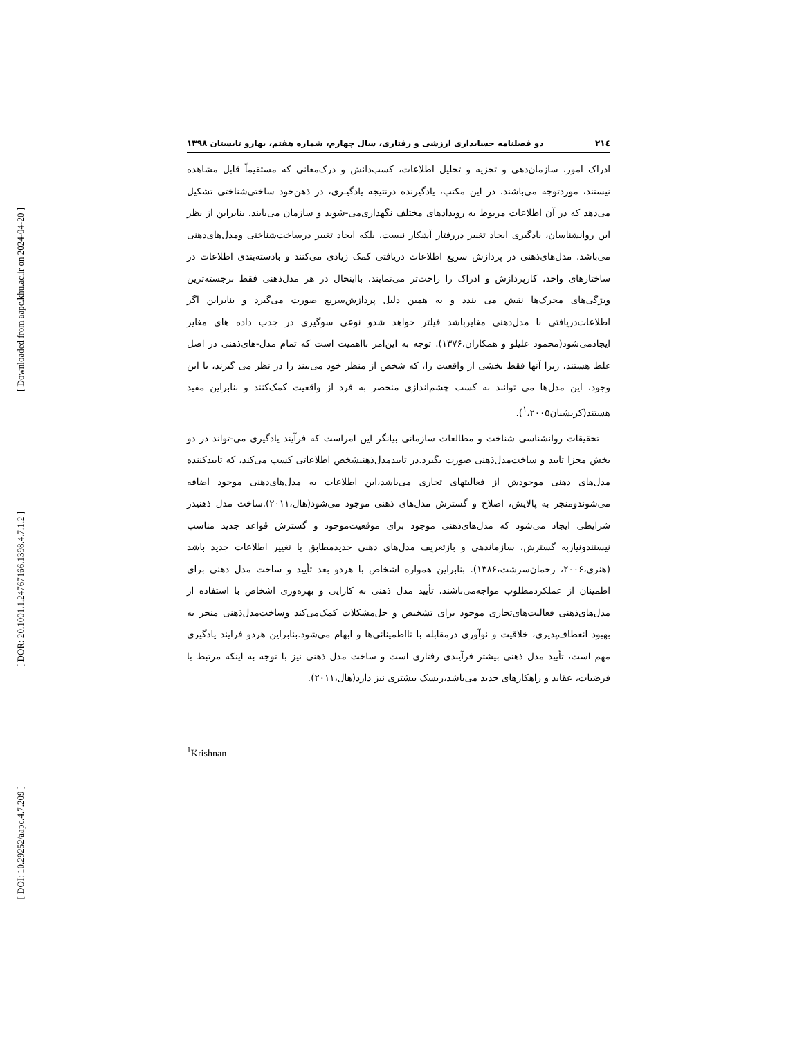[ Downloaded from aapc.khu.ac.ir on 2024-04-20 ]
[ DOR: 20.1001.1.24767166.1398.4.7.1.2 ]
[ DOI: 10.29252/aapc.4.7.209 ]
۲۱٤ دو فصلنامه حسابداری ارزشی و رفتاری، سال چهارم، شماره هفتم، بهارو تابستان ۱۳۹۸
ادراک امور، سازمان‌دهی و تجزیه و تحلیل اطلاعات، کسب‌دانش و درک‌معانی که مستقیماً قابل مشاهده نیستند، موردتوجه می‌باشند. در این مکتب، یادگیرنده درنتیجه یادگیـری، در ذهن‌خود ساختی‌شناختی تشکیل می‌دهد که در آن اطلاعات مربوط به رویدادهای مختلف نگهداری‌می‌-شوند و سازمان می‌یابند. بنابراین از نظر این روانشناسان، یادگیری ایجاد تغییر دررفتار آشکار نیست، بلکه ایجاد تغییر درساخت‌شناختی ومدل‌های‌ذهنی می‌باشد. مدل‌های‌ذهنی در پردازش سریع اطلاعات دریافتی کمک زیادی می‌کنند و بادسته‌بندی اطلاعات در ساختارهای واحد، کارپردازش و ادراک را راحت‌تر می‌نمایند، بااینحال در هر مدل‌ذهنی فقط برجسته‌ترین ویژگی‌های محرک‌ها نقش می بندد و به همین دلیل پردازش‌سریع صورت می‌گیرد و بنابراین اگر اطلاعات‌دریافتی با مدل‌ذهنی مغایرباشد فیلتر خواهد شدو نوعی سوگیری در جذب داده های مغایر ایجادمی‌شود(محمود علیلو و همکاران،۱۳۷۶). توجه به این‌امر بااهمیت است که تمام مدل-های‌ذهنی در اصل غلط هستند، زیرا آنها فقط بخشی از واقعیت را، که شخص از منظر خود می‌بیند را در نظر می گیرند، با این وجود، این مدل‌ها می توانند به کسب چشم‌اندازی منحصر به فرد از واقعیت کمک‌کنند و بنابراین مفید هستند(کریشنان<sup>۱</sup>،۲۰۰۵).
تحقیقات روانشناسی شناخت و مطالعات سازمانی بیانگر این امراست که فرآیند یادگیری می-تواند در دو بخش مجزا تایید و ساخت‌مدل‌ذهنی صورت بگیرد.در تاییدمدل‌ذهنیشخص اطلاعاتی کسب می‌کند، که تاییدکننده مدل‌های ذهنی موجودش از فعالیتهای تجاری می‌باشد،این اطلاعات به مدل‌های‌ذهنی موجود اضافه می‌شوندومنجر به پالایش، اصلاح و گسترش مدل‌های ذهنی موجود می‌شود(هال،۲۰۱۱).ساخت مدل ذهنیدر شرایطی ایجاد می‌شود که مدل‌های‌ذهنی موجود برای موقعیت‌موجود و گسترش قواعد جدید مناسب نیستندونیازبه گسترش، سازماندهی و بازتعریف مدل‌های ذهنی جدیدمطابق با تغییر اطلاعات جدید باشد (هنری،۲۰۰۶، رحمان‌سرشت،۱۳۸۶). بنابراین همواره اشخاص با هردو بعد تأیید و ساخت مدل ذهنی برای اطمینان از عملکردمطلوب مواجه‌می‌باشند، تأیید مدل ذهنی به کارایی و بهره‌وری اشخاص با استفاده از مدل‌های‌ذهنی فعالیت‌های‌تجاری موجود برای تشخیص و حل‌مشکلات کمک‌می‌کند وساخت‌مدل‌ذهنی منجر به بهبود انعطاف‌پذیری، خلاقیت و نوآوری درمقابله با نااطمینانی‌ها و ابهام می‌شود.بنابراین هردو فرایند یادگیری مهم است، تأیید مدل ذهنی بیشتر فرآیندی رفتاری است و ساخت مدل ذهنی نیز با توجه به اینکه مرتبط با فرضیات، عقاید و راهکارهای جدید می‌باشد،ریسک بیشتری نیز دارد(هال،۲۰۱۱).
<sup>1</sup> Krishnan